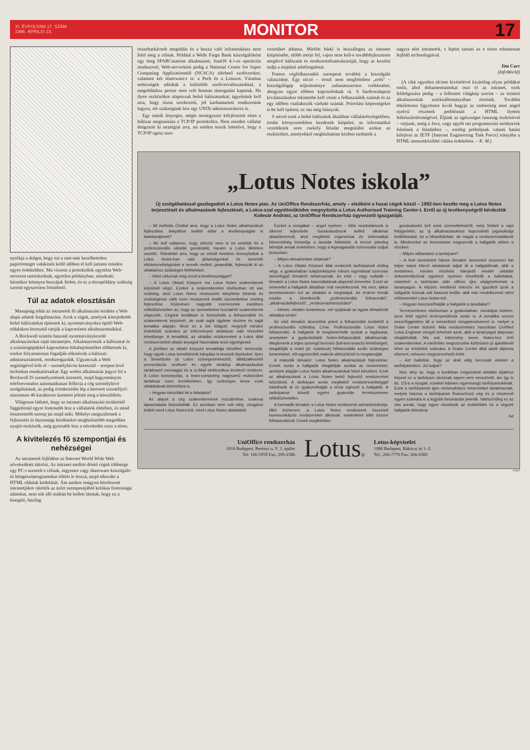XI. ÉVFOLYAM 17. SZÁM
1996. ÁPRILIS 23.
MONITOR 17
nyolítja a dolgot, hogy ezt a már-már kezelhetetlen papírtömeget valakinek kellő időben el kell juttatni minden egyes érdekelthez. Ma viszont a protokollok egyetlen Web-serveren tartózkodnak, egyetlen példányban, mindenki bármikor könnyen hozzájuk férhet, és ez a törzspéldány szükség szerint egyszerűen frissíthető.
Túl az adatok elosztásán
Manapság tehát az intranetek fő alkalmazási területe a Web alapú adatok forgalmazása. Azok a cégek, amelyek kiterjedtebb belső hálózatokat építenek ki, nyomtatványokra épülő Web-oldalakon keresztül tartják a kapcsolatot alkalmazottaikkal.
A Rockwell szintén használ nyomtatványkezelő alkalmazásokat saját intranetjén. Alkalmazottaik a hálózattal és a számítógépükkel kapcsolatos hibabejelentőket tölthetnek ki, ezeket folyamatosan fogadják-ellenőrzik a hálózati adminisztrátorok, rendszergazdák. Ugyancsak a Web segítségével érik el – személyhívón keresztül – terepen levő technikus munkatársaikat. Egy webes alkalmazás jegyzi fel a Rockwell IS személyzetének üzenetét, majd hagyományos telefonvonalon automatikusan felhívja a cég személyhívó szolgáltatását, az pedig érintkezésbe lép a keresett személlyel: maximum 40 karakteres üzenetet jelenít meg a készülékén.
Világosan látható, hogy az intranet alkalmazási területétől függetlenül egyre fontosabb lesz a vállalatok életében, és mind összetettebb szerep jut majd neki. Mihelyt megszületnek a fejlesztési és biztonsági kérdésekre megbízhatóbb megoldást nyújtó eszközök, még gyorsabb lesz a növekedés ezen a téren.
A kivitelezés fő szempontjai és nehézségei
Az intranetek fejlődése az Internet World Wide Web növekedését tükrözi. Az intranet mellett döntő cégek többsége egy PC-t szentelt e célnak, ingyenes vagy shareware kiszolgáló- és böngészőprogramokat töltött le hozzá, majd elkezdte a HTML oldalak kódolását. Ám amikor imigyen létrehozott intranetjükre rátették az üzlet szempontjából kritikus fontosságú adatokat, nem sok idő múltán be kellett látniuk, hogy ez a kisegítő, házilag
összebarkácsolt megoldás és a hozzá való infrastruktúra nem felel meg a célnak. Például a Wells Fargo Bank kiszolgálóként egy öreg SPARCstationt alkalmazott, SunOS 4.1-es operációs rendszerrel, Web-serverként pedig a National Center for Super Computing Applicationstől (NCSCA) elérhető szoftvereket, valamint két shareware-t is: a Perlt és a Linuxot. Váratlan nehézségek adódtak a különféle szoftverváltozatokkal, a megoldáshoz persze nem volt honnan támogatást kapniuk. Ha ilyen eszközökre alapozzuk belső hálózatunkat, ügyelnünk kell arra, hogy tiszta szerkezetű, jól karbantartott rendszerünk legyen, sőt szükségünk lesz egy UNIX-adminisztrátorra is.
Egy másik lényeges, mégis nemegyszer kifejlesztett elem a hálózat megtanítása a TCP/IP protokollra. Nem minden vállalat dolgozott ki stratégiát arra, mi módon teszik lehetővé, hogy a TCP/IP egész szer-
vezetüket áthassa. Mielőtt bárki is hozzáfogna az intranet kiépítésébe, előbb mérje fel, vajon nem kell-e továbbfejlesztenie meglévő hálózatát és rendszerinfrastruktúráját, hogy az kezelni tudja a majdani adatforgalmat.
Fontos végfelhasználói szempont továbbá a kiszolgáló válaszideje. Egy olcsó – értsd: nem megfelelően „erős" – kiszolgálógép teljesítménye zuhanásszerűen csökkenhet, ahogyan egyre többen kapcsolódnak rá. A hardveralapzat kiválasztásakor tekintetbe kell venni a felhasználók számát és az egy időben csatlakozók várható számát. Prioritási képességeket is be kell építeni; ez ma még hiányzik.
S mivel ezek a belső hálózatok általában vállalatrészlegekben, irodai környezetekben kezdenek kiépülni, az informatikai vezetőknek nem csekély feladat megtalálni azokat az eszközöket, amelyekkel megbízhatóan kézben tarthatók a
nagyra nőtt intranetek, s lépést tartani az e téren rohamosan fejlődő technológiával.
Jim Carr
(InfoWorld)
(A cikk egyetlen alcíme kivételével kizárólag olyan példákat említ, ahol dokumentumokat oszt el az intranet, ezek feldolgozása pedig – a felfestett világkép szerint – az érintett alkalmazottak szürkeállományában történik. Továbbá tökéletesen figyelmen kívül hagyja az emberiség nem angol nyelvű részének problémáit a HTML ilyetén felkészületlenségével. Éljünk az egészséges lustaság eszközével – várjunk, amíg a Java, vagy egyéb net programozási módszerek felnőnek a feladathoz –, esetleg próbáljunk valami hatást kifejteni az IETF [Internet Engineering Task Force] irányába a HTML nemzetközibbé válása érdekében. – K. M.)
„Lotus Notes iskola”
Új szolgáltatással gazdagodott a Lotus Notes piac. Az UniOffice Rendszerház, amely – elsőként a hazai cégek közül – 1992-ben kezdte meg a Lotus Notes terjesztését és alkalmazások fejlesztését, a Lotus-szal együttműködve megnyitotta a Lotus Authorised Training Center-t. Erről az új tevékenységről kérdeztük Kolesár Andrást, az UniOffice Rendszerház ügyvezető igazgatóját.
– Mi indította Önöket arra, hogy a Lotus Notes alkalmazások fejlesztése, telepítése mellett ebbe a tevékenységbe is belekezdjenek?
– Be kell vallanom, hogy először nem is mi vetettük fel a professzionális oktatás gondolatát, hanem a Lotus illetékes vezetői. Tekintettel arra, hogy az elmúlt években bizonyítottuk a Lotus Notes-ban való jártasságunkat és ismerték elkötelezettségünket e termék mellett, javasolták, fejlesszük ki az oktatáshoz szükséges feltételeket.
– Kiket céloznak meg ezzel a tevékenységgel?
– A Lotus Oktató Központ ma Lotus Notes szakemberek képzését végzi. Ezekre a szakemberekre elsősorban ott van szükség, ahol Lotus Notes rendszerek telepítése történik és szükségessé válik ezen rendszerek önálló üzemeltetése esetleg fejlesztése. Különösen nagyobb szervezetek esetében nélkülözhetetlen az, hogy az üzemeltetést hozzáértő szakemberek végezzék. Cégünk korábban is biztosította a felhasználók és szakemberek képzését, de csak saját ügyfelei részére és saját tematika alapján. Most ez a kör kitágult, megnyílt minden érdeklődő számára az intézményes oktatáson való részvétel lehetősége. A tematikát, az oktatási módszereket a Lotus által rendszeresített oktató anyagok használata teszi egységessé.
A jövőben az oktató központ tematikája bővülhet: tervezzük, hogy egyéb Lotus termékkörök irányába is teszünk lépéseket. Ilyen a SmartSuite (a Lotus szövegszerkesztőt, táblázatkezelőt prezentációs szoftvert és egyéb desktop alkalmazásokat tartalmazó csomagja) és a cc:Mail elektronikus levelező rendszer. A Lotus koncepciója, a team-computing nagyszerű eszközöket tartalmaz ezen termékekben, így szükséges lenne ezek oktatásának biztosítása is.
– Hogyan készültek fel a feladatra?
Az alapot a cég szakembereinek hozzáértése, szakmai tapasztalatai biztosították. Ez azonban nem volt elég, vizsgázni kellett mind Lotus Notes-ból, mind Lotus Notes oktatásból.
Ezeket a vizsgákat – angol nyelven – több munkatársunk is sikerrel teljesítette. Gondoskodnunk kellett alkalmas oktatóteremről, ahol megfelelő ergonómiai és informatikai felszereltség biztosítja a tanulás feltételeit. A termet jelenleg béreljük annak érdekében, hogy a legmagasabb színvonalat tudjuk biztosítani.
– Milyen témaköröket oktatnak?
– A Lotus Oktató Központ által rendezett tanfolyamok elvileg négy, a gyakorlatban tulajdonképpen három egymással szorosan összefüggő témakört tartalmaznak. Az első – vagy nulladik – témakör a Lotus Notes használatának alapvető ismeretei. Ezzel az ismerettel a hallgatók általában már rendelkeznek. Ha nem, akkor természetesen ezt az oktatást is megtartjuk. Az érdemi témák ezután a következők: „professzionális felhasználó", „alkalmazásfejlesztő", „rendszeradminisztrátor".
– Kérem, röviden ismertesse, mit nyújtanak az egyes témakörök oktatása során!
Az első témakör átvezetést jelent a felhasználói területről a professzionális szférába. Címe: Professzionális Lotus Notes felhasználó. A hallgatók itt megismerhetik azokat a fogásokat, amelyeket a gyakorlottabb Notes-felhasználók alkalmaznak. Megismerik a teljes szövegű keresés (full-text-search) lehetőségeit, elsajátítják a mobil (pl. notebook) felhasználás során szükséges ismereteket, sőt egyszerűbb makrók elkészítését is megtanulják.
A második témakör: Lotus Notes alkalmazások fejlesztése. Ennek során a hallgatók elsajátítják azokat az ismereteket, amelyek alapján Lotus Notes alkalmazásokat lehet készíteni. Ezek az alkalmazások a Lotus Notes belső fejlesztő rendszerével készülnek. A tanfolyam során megfelelő rendszerezettséggel tekinthetik át és gyakorolhatják a téma egészét a hallgatók. A tanfolyamot követő egyéni gyakorlás természetesen nélkülözhetetlen.
A harmadik témakör a Lotus Notes rendszerek adminisztrációja. Mint közismert, a Lotus Notes rendszerek összetett kommunikációs rendszereket alkotnak, esetenként több tízezer felhasználóval. Ennek megfelelően
gondoskodni kell ezek üzemeltetéséről, mely felöleli a napi felügyeletet, az új alkalmazásokhoz kapcsolódó jogosultsági beállításokat, és a hibaelhárítást, de magát a rendszerinstallációt is. Mindezeket az ismereteket megszerzik a hallgatók ebben a részben.
– Milyen időtartamú a tanfolyam?
– A fent ismertetett három témakör ismereteit összesen hat teljes napot kitevő oktatással adjuk át a hallgatóknak, akik a tendelmes, minden részletre kiterjedő eredeti oktatási dokumentációval egyrészt nyomon követhetik a hallottakat, másrészt a tanfolyam után otthon újra végigmehetnek a tananyagon. A képzés rendkívül intenzív és igazából azok a hallgatók húznak sok hasznot belőle, akik már rendelkeznek némi előismerettel Lotus Notes-ból.
– Hogyan hasznosíthatják a hallgatók a tanultakat?
Természetesen elsősorban a gyakorlatban, munkájuk közben, azon felül egyéni érvényesülésük során is. A tematika szoros összefüggésben áll a nemzetközi vizsgarendszerrel is, melyet a Drake Center biztosít. Más rendszerekhez hasonlóan Certified Lotus Engineer vizsgát tehetnek azok, akik a tananyagot alaposan elsajátították. Ma sok intézmény keres Notes-hoz értő szakembereket. A minősítés megszerzése különösen jó ajánlólevél lehet az érintettek számára. A Drake Center által adott diploma elismert, nehezen megszerezhető érték.
– Azt hallottuk, hogy az árak elég borsosak ezeken a tanfolyamokon. Jól tudjuk?
Nos, tény az, hogy a korábban megszokott oktatási díjakhoz képest ez a tanfolyam olcsónak éppen nem nevezhető, ám így is kb. 1/3-a a nyugati, ezekkel teljesen egyenrangú tanfolyamokénak. Ezek a tanfolyamok igen versenyképes ismereteket tartalmaznak, melyek haszna a tanfolyamot finanszírozó cég és a résztvevő egyén számára is a legjobb beruházást jelentik. Valószínűleg ez az oka annak, hogy egyre növekszik az érdeklődés és a végzett hallgatók létszáma.
bd
UniOffice rendszerház
1016 Budapest, Berényi u. 9. 3. épület
Tel: 166-5959 Fax: 209-2386
Lotus®
Lotus-képviselet
1088 Budapest, Rákóczi út 1–3.
Tel.: 266-7770 Fax: 266-6360
17027